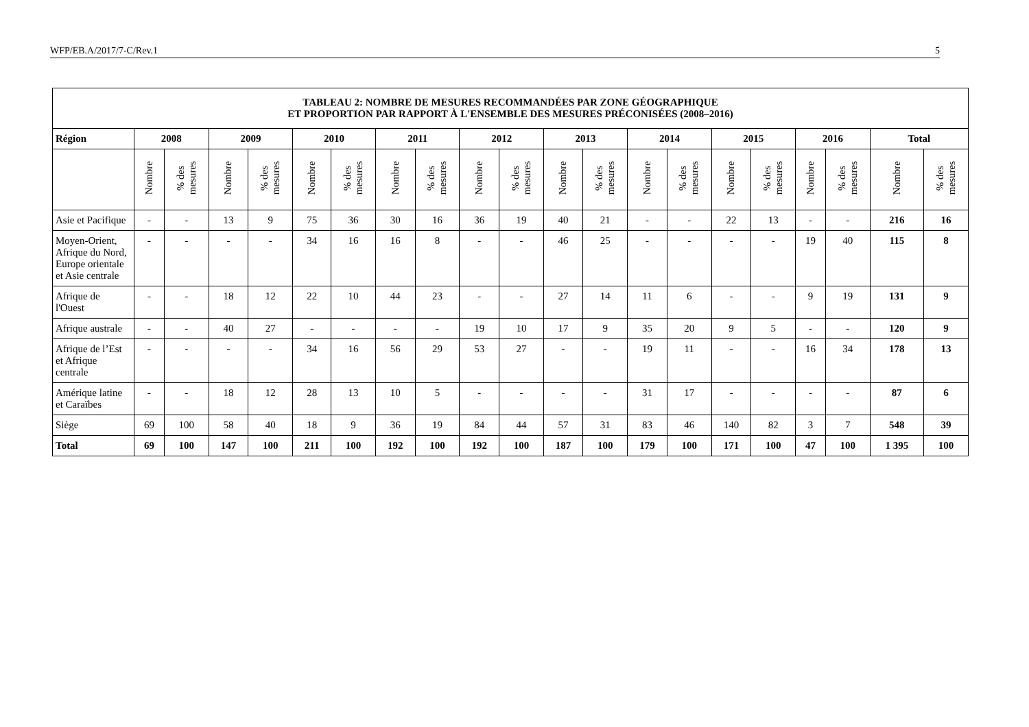WFP/EB.A/2017/7-C/Rev.1 5
| TABLEAU 2: NOMBRE DE MESURES RECOMMANDÉES PAR ZONE GÉOGRAPHIQUE ET PROPORTION PAR RAPPORT À L'ENSEMBLE DES MESURES PRÉCONISÉES (2008–2016) | | | | | | | | | | | | | | | | | | | | |
| --- | --- | --- | --- | --- | --- | --- | --- | --- | --- | --- | --- | --- | --- | --- | --- | --- | --- | --- | --- | --- |
| Région | 2008 | | 2009 | | 2010 | | 2011 | | 2012 | | 2013 | | 2014 | | 2015 | | 2016 | | Total | |
| | Nombre | % des mesures | Nombre | % des mesures | Nombre | % des mesures | Nombre | % des mesures | Nombre | % des mesures | Nombre | % des mesures | Nombre | % des mesures | Nombre | % des mesures | Nombre | % des mesures | Nombre | % des mesures |
| Asie et Pacifique | - | - | 13 | 9 | 75 | 36 | 30 | 16 | 36 | 19 | 40 | 21 | - | - | 22 | 13 | - | - | 216 | 16 |
| Moyen-Orient, Afrique du Nord, Europe orientale et Asie centrale | - | - | - | - | 34 | 16 | 16 | 8 | - | - | 46 | 25 | - | - | - | - | 19 | 40 | 115 | 8 |
| Afrique de l'Ouest | - | - | 18 | 12 | 22 | 10 | 44 | 23 | - | - | 27 | 14 | 11 | 6 | - | - | 9 | 19 | 131 | 9 |
| Afrique australe | - | - | 40 | 27 | - | - | - | - | 19 | 10 | 17 | 9 | 35 | 20 | 9 | 5 | - | - | 120 | 9 |
| Afrique de l’Est et Afrique centrale | - | - | - | - | 34 | 16 | 56 | 29 | 53 | 27 | - | - | 19 | 11 | - | - | 16 | 34 | 178 | 13 |
| Amérique latine et Caraïbes | - | - | 18 | 12 | 28 | 13 | 10 | 5 | - | - | - | - | 31 | 17 | - | - | - | - | 87 | 6 |
| Siège | 69 | 100 | 58 | 40 | 18 | 9 | 36 | 19 | 84 | 44 | 57 | 31 | 83 | 46 | 140 | 82 | 3 | 7 | 548 | 39 |
| Total | 69 | 100 | 147 | 100 | 211 | 100 | 192 | 100 | 192 | 100 | 187 | 100 | 179 | 100 | 171 | 100 | 47 | 100 | 1 395 | 100 |